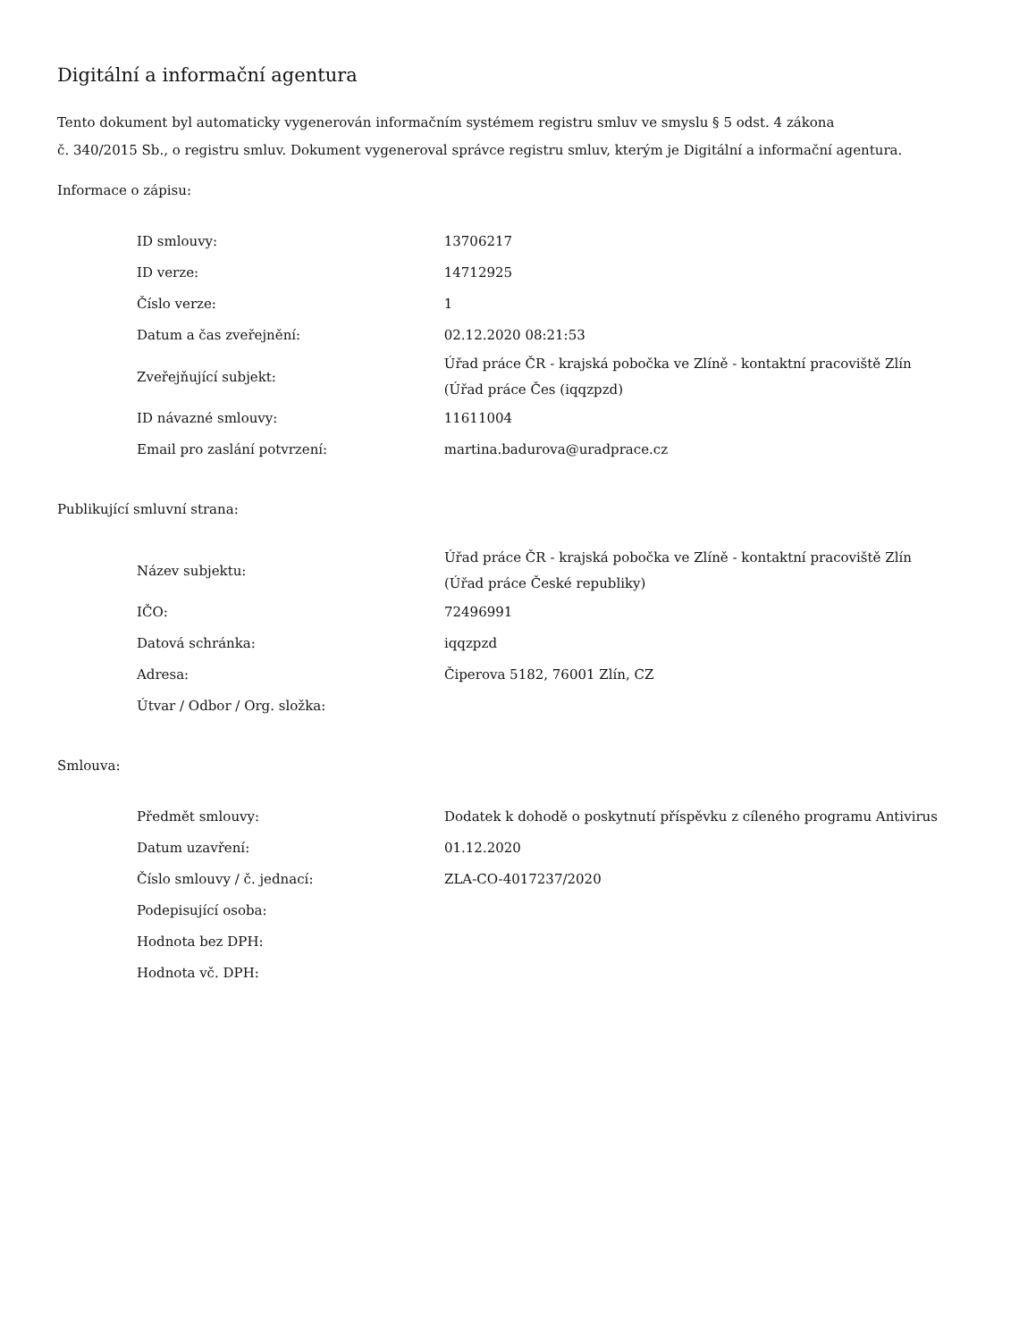Digitální a informační agentura
Tento dokument byl automaticky vygenerován informačním systémem registru smluv ve smyslu § 5 odst. 4 zákona
č. 340/2015 Sb., o registru smluv. Dokument vygeneroval správce registru smluv, kterým je Digitální a informační agentura.
Informace o zápisu:
| ID smlouvy: | 13706217 |
| ID verze: | 14712925 |
| Číslo verze: | 1 |
| Datum a čas zveřejnění: | 02.12.2020 08:21:53 |
| Zveřejňující subjekt: | Úřad práce ČR - krajská pobočka ve Zlíně - kontaktní pracoviště Zlín (Úřad práce Čes (iqqzpzd) |
| ID návazné smlouvy: | 11611004 |
| Email pro zaslání potvrzení: | martina.badurova@uradprace.cz |
Publikující smluvní strana:
| Název subjektu: | Úřad práce ČR - krajská pobočka ve Zlíně - kontaktní pracoviště Zlín (Úřad práce České republiky) |
| IČO: | 72496991 |
| Datová schránka: | iqqzpzd |
| Adresa: | Čiperova 5182, 76001 Zlín, CZ |
| Útvar / Odbor / Org. složka: | |
Smlouva:
| Předmět smlouvy: | Dodatek k dohodě o poskytnutí příspěvku z cíleného programu Antivirus |
| Datum uzavření: | 01.12.2020 |
| Číslo smlouvy / č. jednací: | ZLA-CO-4017237/2020 |
| Podepisující osoba: | |
| Hodnota bez DPH: | |
| Hodnota vč. DPH: | |